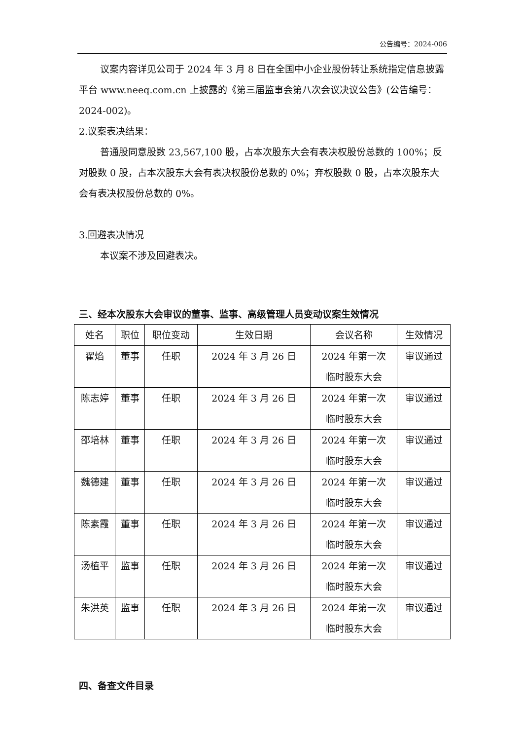公告编号：2024-006
议案内容详见公司于 2024 年 3 月 8 日在全国中小企业股份转让系统指定信息披露平台 www.neeq.com.cn 上披露的《第三届监事会第八次会议决议公告》(公告编号：2024-002)。
2.议案表决结果：
普通股同意股数 23,567,100 股，占本次股东大会有表决权股份总数的 100%；反对股数 0 股，占本次股东大会有表决权股份总数的 0%；弃权股数 0 股，占本次股东大会有表决权股份总数的 0%。
3.回避表决情况
本议案不涉及回避表决。
三、经本次股东大会审议的董事、监事、高级管理人员变动议案生效情况
| 姓名 | 职位 | 职位变动 | 生效日期 | 会议名称 | 生效情况 |
| --- | --- | --- | --- | --- | --- |
| 翟焰 | 董事 | 任职 | 2024 年 3 月 26 日 | 2024 年第一次 临时股东大会 | 审议通过 |
| 陈志婷 | 董事 | 任职 | 2024 年 3 月 26 日 | 2024 年第一次 临时股东大会 | 审议通过 |
| 邵培林 | 董事 | 任职 | 2024 年 3 月 26 日 | 2024 年第一次 临时股东大会 | 审议通过 |
| 魏德建 | 董事 | 任职 | 2024 年 3 月 26 日 | 2024 年第一次 临时股东大会 | 审议通过 |
| 陈素霞 | 董事 | 任职 | 2024 年 3 月 26 日 | 2024 年第一次 临时股东大会 | 审议通过 |
| 汤植平 | 监事 | 任职 | 2024 年 3 月 26 日 | 2024 年第一次 临时股东大会 | 审议通过 |
| 朱洪英 | 监事 | 任职 | 2024 年 3 月 26 日 | 2024 年第一次 临时股东大会 | 审议通过 |
四、备查文件目录